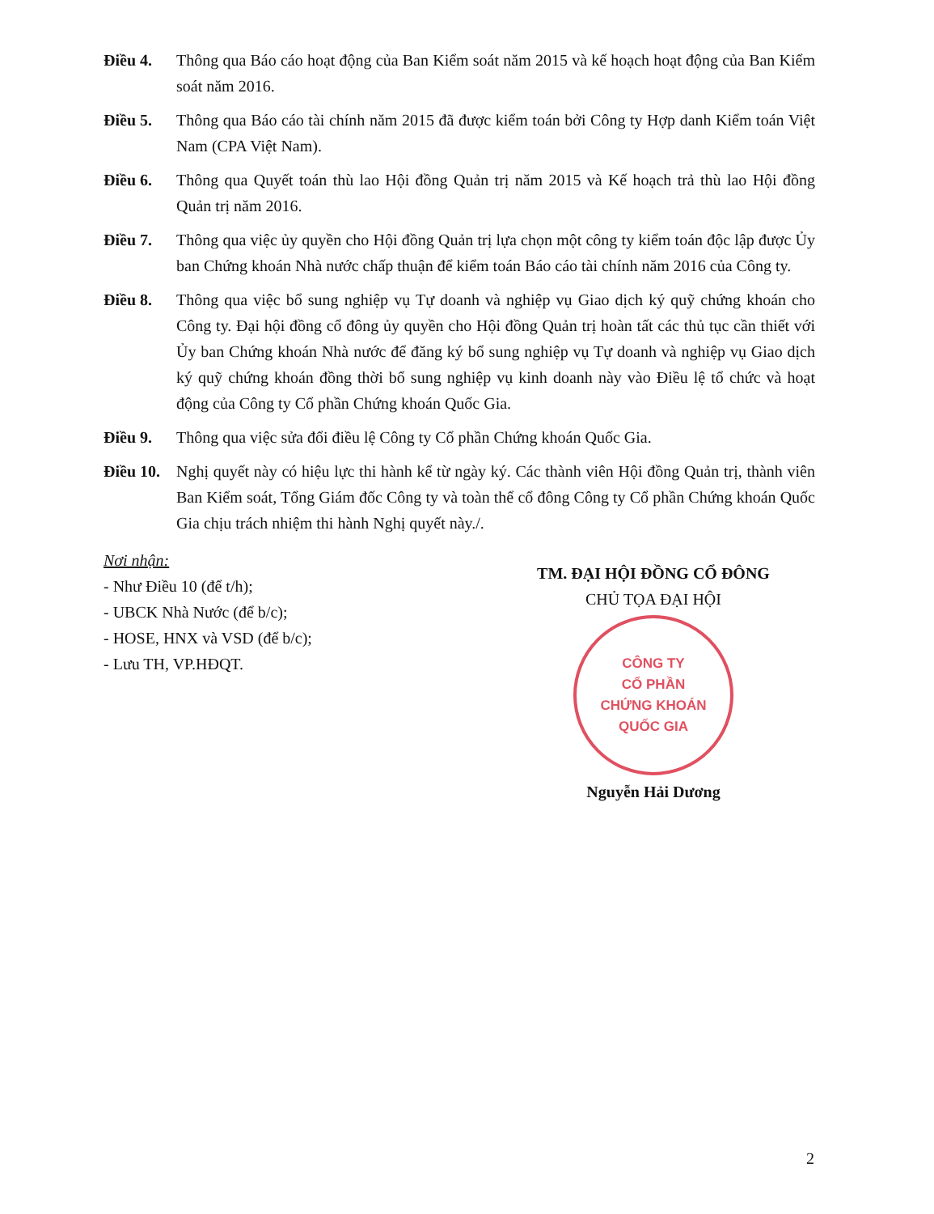Điều 4. Thông qua Báo cáo hoạt động của Ban Kiểm soát năm 2015 và kế hoạch hoạt động của Ban Kiểm soát năm 2016.
Điều 5. Thông qua Báo cáo tài chính năm 2015 đã được kiểm toán bởi Công ty Hợp danh Kiểm toán Việt Nam (CPA Việt Nam).
Điều 6. Thông qua Quyết toán thù lao Hội đồng Quản trị năm 2015 và Kế hoạch trả thù lao Hội đồng Quản trị năm 2016.
Điều 7. Thông qua việc ủy quyền cho Hội đồng Quản trị lựa chọn một công ty kiểm toán độc lập được Ủy ban Chứng khoán Nhà nước chấp thuận để kiểm toán Báo cáo tài chính năm 2016 của Công ty.
Điều 8. Thông qua việc bổ sung nghiệp vụ Tự doanh và nghiệp vụ Giao dịch ký quỹ chứng khoán cho Công ty. Đại hội đồng cổ đông ủy quyền cho Hội đồng Quản trị hoàn tất các thủ tục cần thiết với Ủy ban Chứng khoán Nhà nước để đăng ký bổ sung nghiệp vụ Tự doanh và nghiệp vụ Giao dịch ký quỹ chứng khoán đồng thời bổ sung nghiệp vụ kinh doanh này vào Điều lệ tổ chức và hoạt động của Công ty Cổ phần Chứng khoán Quốc Gia.
Điều 9. Thông qua việc sửa đổi điều lệ Công ty Cổ phần Chứng khoán Quốc Gia.
Điều 10.
Nghị quyết này có hiệu lực thi hành kể từ ngày ký. Các thành viên Hội đồng Quản trị, thành viên Ban Kiểm soát, Tổng Giám đốc Công ty và toàn thể cổ đông Công ty Cổ phần Chứng khoán Quốc Gia chịu trách nhiệm thi hành Nghị quyết này./.
Nơi nhận:
- Như Điều 10 (để t/h);
- UBCK Nhà Nước (để b/c);
- HOSE, HNX và VSD (để b/c);
- Lưu TH, VP.HĐQT.
TM. ĐẠI HỘI ĐỒNG CỔ ĐÔNG
CHỦ TỌA ĐẠI HỘI
CÔNG TY
CỔ PHẦN
CHỨNG KHOÁN
QUỐC GIA
Nguyễn Hải Dương
2